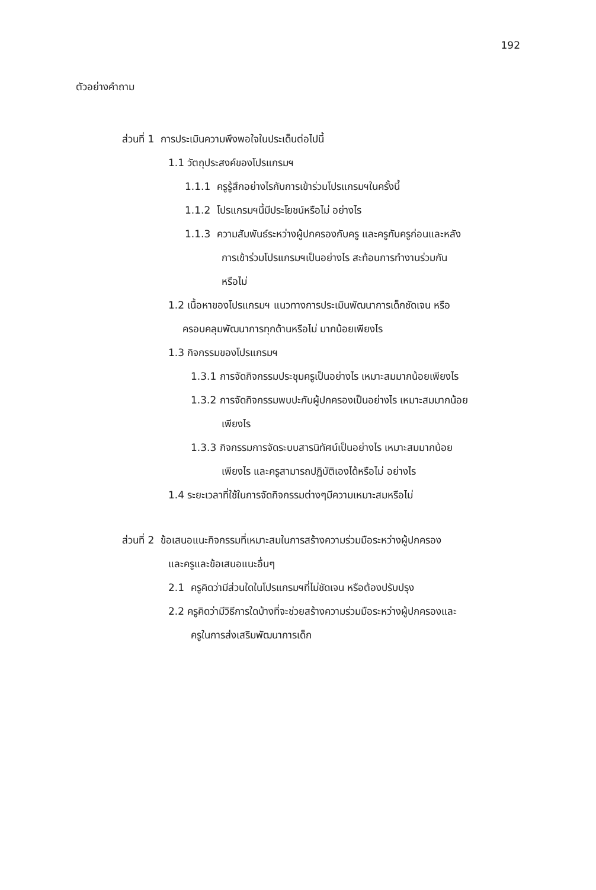192
ตัวอย่างคำถาม
ส่วนที่ 1 การประเมินความพึงพอใจในประเด็นต่อไปนี้
1.1 วัตถุประสงค์ของโปรแกรมฯ
1.1.1 ครูรู้สึกอย่างไรกับการเข้าร่วมโปรแกรมฯในครั้งนี้
1.1.2 โปรแกรมฯนี้มีประโยชน์หรือไม่ อย่างไร
1.1.3 ความสัมพันธ์ระหว่างผู้ปกครองกับครู และครูกับครูก่อนและหลัง
การเข้าร่วมโปรแกรมฯเป็นอย่างไร สะท้อนการทำงานร่วมกัน
หรือไม่
1.2 เนื้อหาของโปรแกรมฯ แนวทางการประเมินพัฒนาการเด็กชัดเจน หรือ
ครอบคลุมพัฒนาการทุกด้านหรือไม่ มากน้อยเพียงไร
1.3 กิจกรรมของโปรแกรมฯ
1.3.1 การจัดกิจกรรมประชุมครูเป็นอย่างไร เหมาะสมมากน้อยเพียงไร
1.3.2 การจัดกิจกรรมพบปะกับผู้ปกครองเป็นอย่างไร เหมาะสมมากน้อย
เพียงไร
1.3.3 กิจกรรมการจัดระบบสารนิทัศน์เป็นอย่างไร เหมาะสมมากน้อย
เพียงไร และครูสามารถปฏิบัติเองได้หรือไม่ อย่างไร
1.4 ระยะเวลาที่ใช้ในการจัดกิจกรรมต่างๆมีความเหมาะสมหรือไม่
ส่วนที่ 2 ข้อเสนอแนะกิจกรรมที่เหมาะสมในการสร้างความร่วมมือระหว่างผู้ปกครอง
และครูและข้อเสนอแนะอื่นๆ
2.1 ครูคิดว่ามีส่วนใดในโปรแกรมฯที่ไม่ชัดเจน หรือต้องปรับปรุง
2.2 ครูคิดว่ามีวิธีการใดบ้างที่จะช่วยสร้างความร่วมมือระหว่างผู้ปกครองและ
ครูในการส่งเสริมพัฒนาการเด็ก